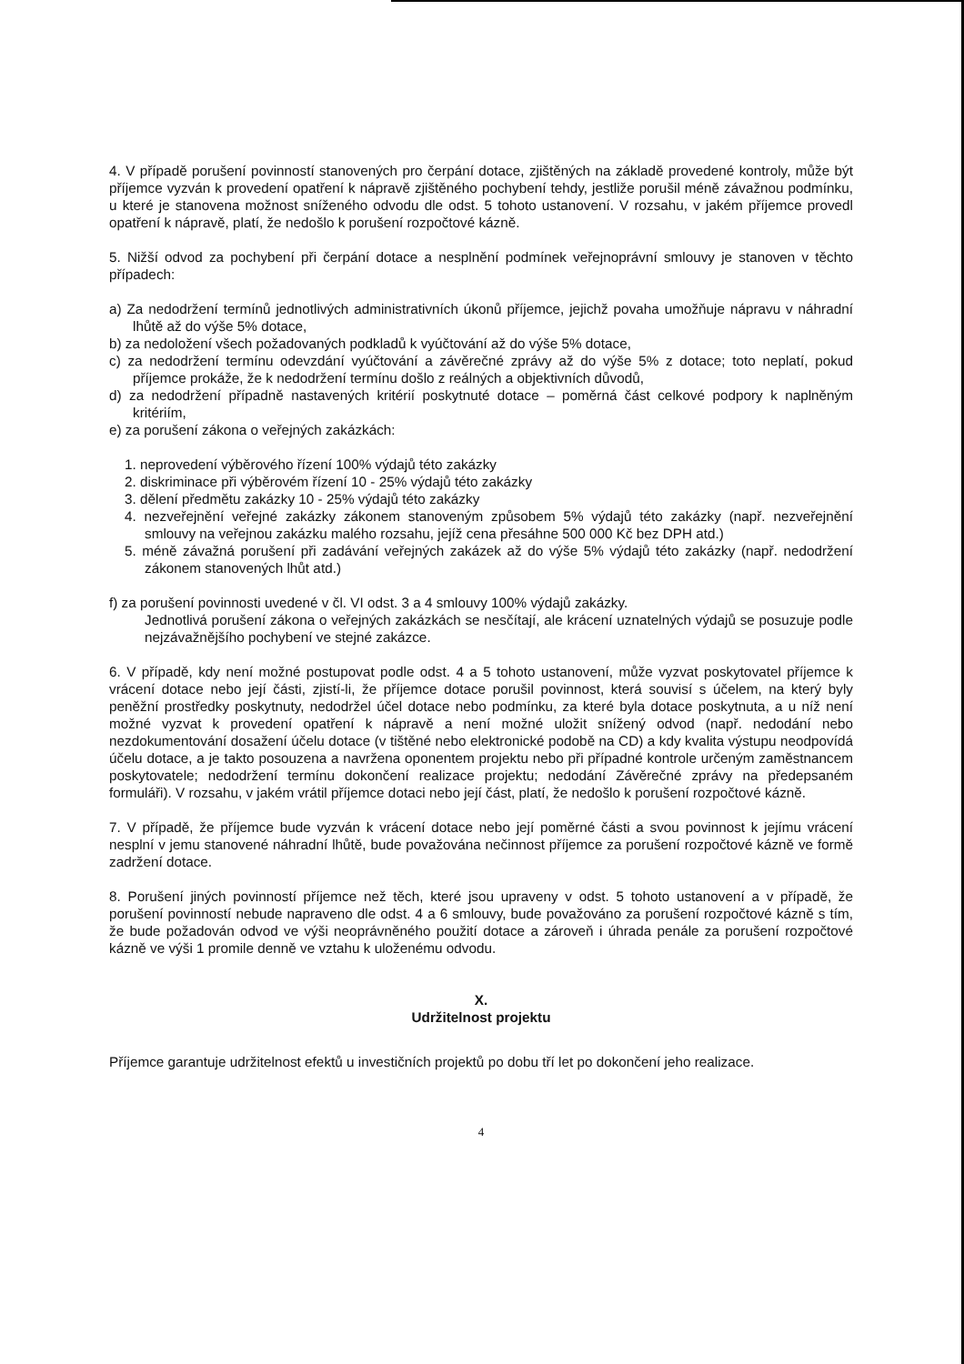4. V případě porušení povinností stanovených pro čerpání dotace, zjištěných na základě provedené kontroly, může být příjemce vyzván k provedení opatření k nápravě zjištěného pochybení tehdy, jestliže porušil méně závažnou podmínku, u které je stanovena možnost sníženého odvodu dle odst. 5 tohoto ustanovení. V rozsahu, v jakém příjemce provedl opatření k nápravě, platí, že nedošlo k porušení rozpočtové kázně.
5. Nižší odvod za pochybení při čerpání dotace a nesplnění podmínek veřejnoprávní smlouvy je stanoven v těchto případech:
a) Za nedodržení termínů jednotlivých administrativních úkonů příjemce, jejichž povaha umožňuje nápravu v náhradní lhůtě až do výše 5% dotace,
b) za nedoložení všech požadovaných podkladů k vyúčtování až do výše 5% dotace,
c) za nedodržení termínu odevzdání vyúčtování a závěrečné zprávy až do výše 5% z dotace; toto neplatí, pokud příjemce prokáže, že k nedodržení termínu došlo z reálných a objektivních důvodů,
d) za nedodržení případně nastavených kritérií poskytnuté dotace – poměrná část celkové podpory k naplněným kritériím,
e) za porušení zákona o veřejných zakázkách:
1. neprovedení výběrového řízení 100% výdajů této zakázky
2. diskriminace při výběrovém řízení 10 - 25% výdajů této zakázky
3. dělení předmětu zakázky 10 - 25% výdajů této zakázky
4. nezveřejnění veřejné zakázky zákonem stanoveným způsobem 5% výdajů této zakázky (např. nezveřejnění smlouvy na veřejnou zakázku malého rozsahu, jejíž cena přesáhne 500 000 Kč bez DPH atd.)
5. méně závažná porušení při zadávání veřejných zakázek až do výše 5% výdajů této zakázky (např. nedodržení zákonem stanovených lhůt atd.)
f) za porušení povinnosti uvedené v čl. VI odst. 3 a 4 smlouvy 100% výdajů zakázky.
Jednotlivá porušení zákona o veřejných zakázkách se nesčítají, ale krácení uznatelných výdajů se posuzuje podle nejzávažnějšího pochybení ve stejné zakázce.
6. V případě, kdy není možné postupovat podle odst. 4 a 5 tohoto ustanovení, může vyzvat poskytovatel příjemce k vrácení dotace nebo její části, zjistí-li, že příjemce dotace porušil povinnost, která souvisí s účelem, na který byly peněžní prostředky poskytnuty, nedodržel účel dotace nebo podmínku, za které byla dotace poskytnuta, a u níž není možné vyzvat k provedení opatření k nápravě a není možné uložit snížený odvod (např. nedodání nebo nezdokumentování dosažení účelu dotace (v tištěné nebo elektronické podobě na CD) a kdy kvalita výstupu neodpovídá účelu dotace, a je takto posouzena a navržena oponentem projektu nebo při případné kontrole určeným zaměstnancem poskytovatele; nedodržení termínu dokončení realizace projektu; nedodání Závěrečné zprávy na předepsaném formuláři). V rozsahu, v jakém vrátil příjemce dotaci nebo její část, platí, že nedošlo k porušení rozpočtové kázně.
7. V případě, že příjemce bude vyzván k vrácení dotace nebo její poměrné části a svou povinnost k jejímu vrácení nesplní v jemu stanovené náhradní lhůtě, bude považována nečinnost příjemce za porušení rozpočtové kázně ve formě zadržení dotace.
8. Porušení jiných povinností příjemce než těch, které jsou upraveny v odst. 5 tohoto ustanovení a v případě, že porušení povinností nebude napraveno dle odst. 4 a 6 smlouvy, bude považováno za porušení rozpočtové kázně s tím, že bude požadován odvod ve výši neoprávněného použití dotace a zároveň i úhrada penále za porušení rozpočtové kázně ve výši 1 promile denně ve vztahu k uloženému odvodu.
X.
Udržitelnost projektu
Příjemce garantuje udržitelnost efektů u investičních projektů po dobu tří let po dokončení jeho realizace.
4